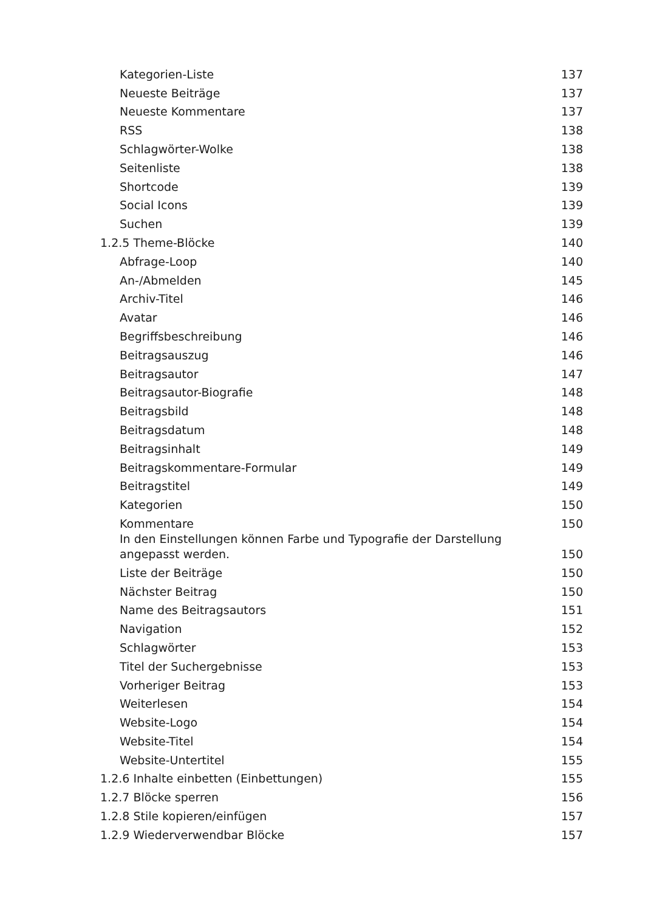Kategorien-Liste 137
Neueste Beiträge 137
Neueste Kommentare 137
RSS 138
Schlagwörter-Wolke 138
Seitenliste 138
Shortcode 139
Social Icons 139
Suchen 139
1.2.5 Theme-Blöcke 140
Abfrage-Loop 140
An-/Abmelden 145
Archiv-Titel 146
Avatar 146
Begriffsbeschreibung 146
Beitragsauszug 146
Beitragsautor 147
Beitragsautor-Biografie 148
Beitragsbild 148
Beitragsdatum 148
Beitragsinhalt 149
Beitragskommentare-Formular 149
Beitragstitel 149
Kategorien 150
Kommentare 150
In den Einstellungen können Farbe und Typografie der Darstellung angepasst werden. 150
Liste der Beiträge 150
Nächster Beitrag 150
Name des Beitragsautors 151
Navigation 152
Schlagwörter 153
Titel der Suchergebnisse 153
Vorheriger Beitrag 153
Weiterlesen 154
Website-Logo 154
Website-Titel 154
Website-Untertitel 155
1.2.6 Inhalte einbetten (Einbettungen) 155
1.2.7 Blöcke sperren 156
1.2.8 Stile kopieren/einfügen 157
1.2.9 Wiederverwendbar Blöcke 157